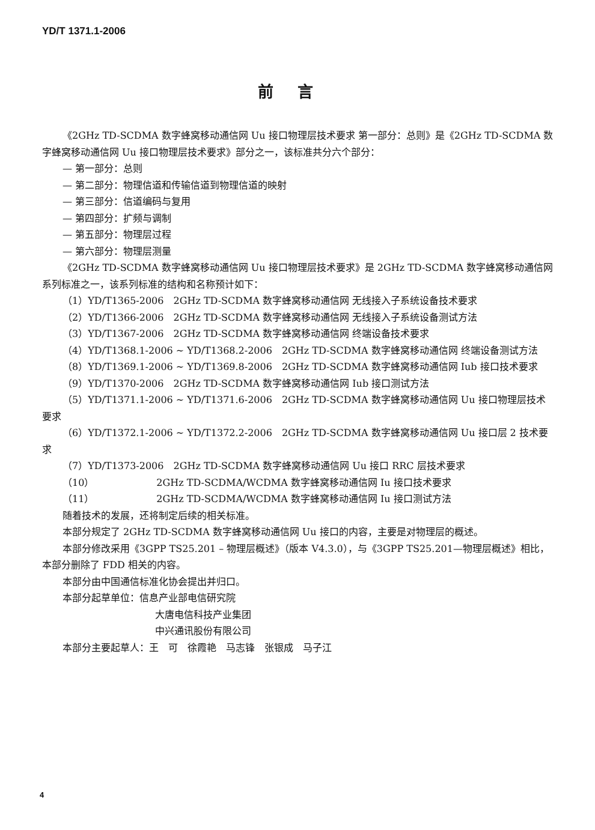YD/T 1371.1-2006
前言
《2GHz TD-SCDMA 数字蜂窝移动通信网 Uu 接口物理层技术要求 第一部分：总则》是《2GHz TD-SCDMA 数字蜂窝移动通信网 Uu 接口物理层技术要求》部分之一，该标准共分六个部分：
— 第一部分：总则
— 第二部分：物理信道和传输信道到物理信道的映射
— 第三部分：信道编码与复用
— 第四部分：扩频与调制
— 第五部分：物理层过程
— 第六部分：物理层测量
《2GHz TD-SCDMA 数字蜂窝移动通信网 Uu 接口物理层技术要求》是 2GHz TD-SCDMA 数字蜂窝移动通信网系列标准之一，该系列标准的结构和名称预计如下：
（1）YD/T1365-2006　2GHz TD-SCDMA 数字蜂窝移动通信网 无线接入子系统设备技术要求
（2）YD/T1366-2006　2GHz TD-SCDMA 数字蜂窝移动通信网 无线接入子系统设备测试方法
（3）YD/T1367-2006　2GHz TD-SCDMA 数字蜂窝移动通信网 终端设备技术要求
（4）YD/T1368.1-2006 ~ YD/T1368.2-2006　2GHz TD-SCDMA 数字蜂窝移动通信网 终端设备测试方法
（8）YD/T1369.1-2006 ~ YD/T1369.8-2006　2GHz TD-SCDMA 数字蜂窝移动通信网 Iub 接口技术要求
（9）YD/T1370-2006　2GHz TD-SCDMA 数字蜂窝移动通信网 Iub 接口测试方法
（5）YD/T1371.1-2006 ~ YD/T1371.6-2006　2GHz TD-SCDMA 数字蜂窝移动通信网 Uu 接口物理层技术要求
（6）YD/T1372.1-2006 ~ YD/T1372.2-2006　2GHz TD-SCDMA 数字蜂窝移动通信网 Uu 接口层 2 技术要求
（7）YD/T1373-2006　2GHz TD-SCDMA 数字蜂窝移动通信网 Uu 接口 RRC 层技术要求
（10）　　　　　　　2GHz TD-SCDMA/WCDMA 数字蜂窝移动通信网 Iu 接口技术要求
（11）　　　　　　　2GHz TD-SCDMA/WCDMA 数字蜂窝移动通信网 Iu 接口测试方法
随着技术的发展，还将制定后续的相关标准。
本部分规定了 2GHz TD-SCDMA 数字蜂窝移动通信网 Uu 接口的内容，主要是对物理层的概述。
本部分修改采用《3GPP TS25.201 – 物理层概述》（版本 V4.3.0），与《3GPP TS25.201—物理层概述》相比，本部分删除了 FDD 相关的内容。
本部分由中国通信标准化协会提出并归口。
本部分起草单位：信息产业部电信研究院
大唐电信科技产业集团
中兴通讯股份有限公司
本部分主要起草人：王　可　徐霞艳　马志锋　张银成　马子江
4